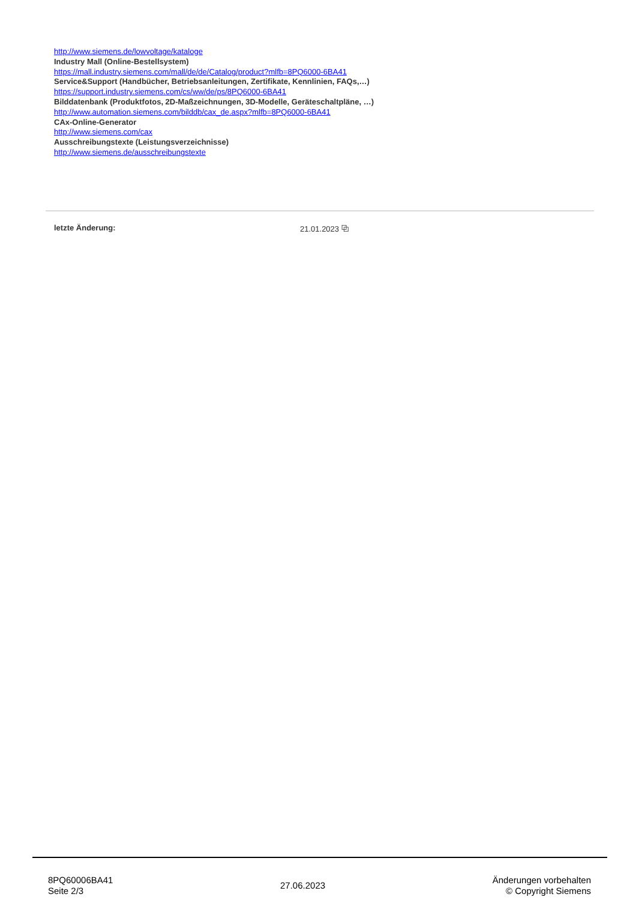http://www.siemens.de/lowvoltage/kataloge
Industry Mall (Online-Bestellsystem)
https://mall.industry.siemens.com/mall/de/de/Catalog/product?mlfb=8PQ6000-6BA41
Service&Support (Handbücher, Betriebsanleitungen, Zertifikate, Kennlinien, FAQs,…)
https://support.industry.siemens.com/cs/ww/de/ps/8PQ6000-6BA41
Bilddatenbank (Produktfotos, 2D-Maßzeichnungen, 3D-Modelle, Geräteschaltpläne, …)
http://www.automation.siemens.com/bilddb/cax_de.aspx?mlfb=8PQ6000-6BA41
CAx-Online-Generator
http://www.siemens.com/cax
Ausschreibungstexte (Leistungsverzeichnisse)
http://www.siemens.de/ausschreibungstexte
letzte Änderung: 21.01.2023 ⧉
8PQ60006BA41
Seite 2/3
27.06.2023
Änderungen vorbehalten
© Copyright Siemens